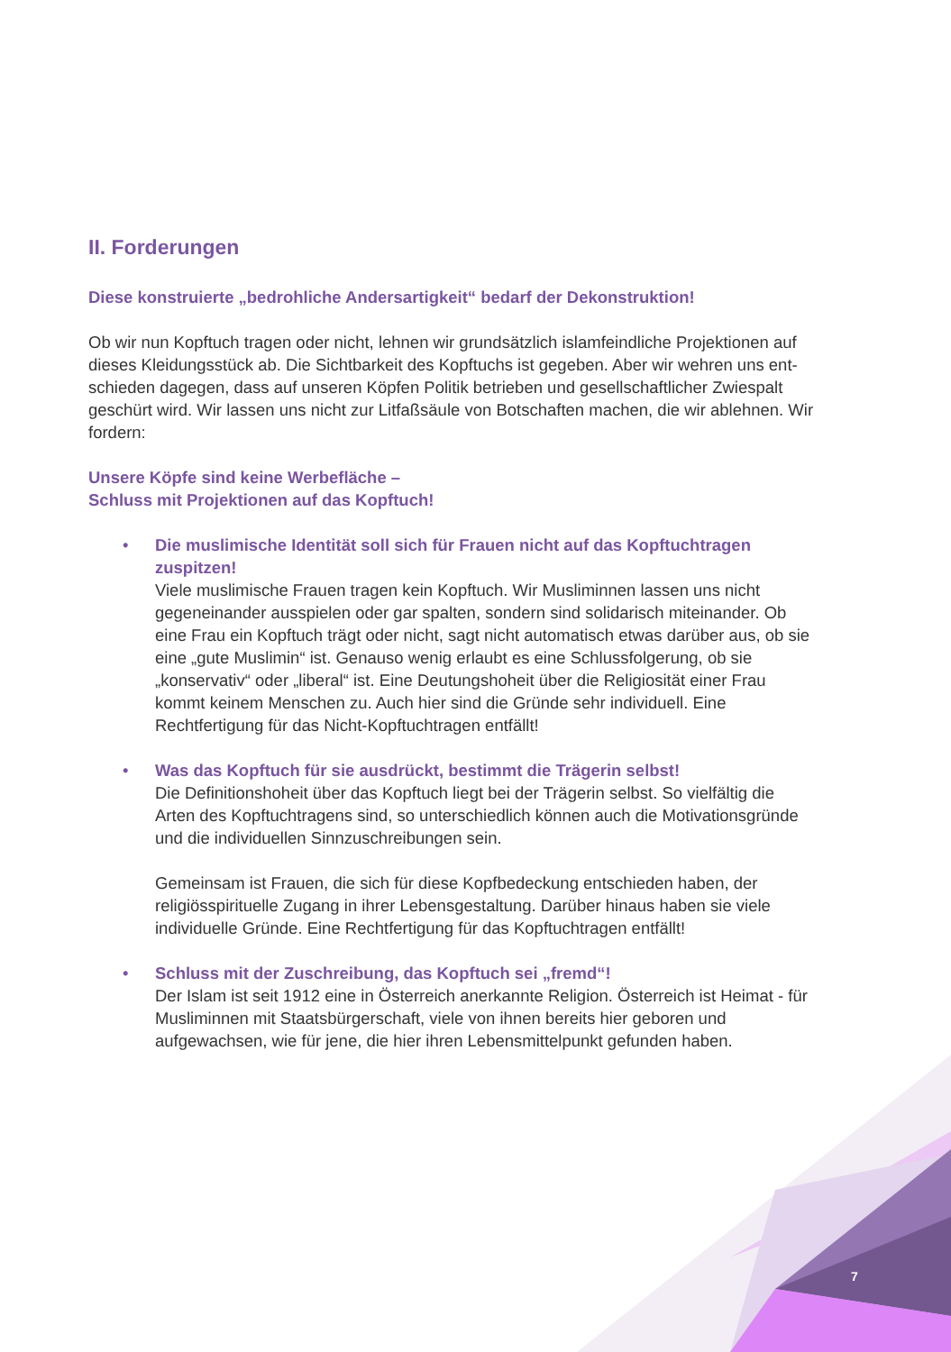II. Forderungen
Diese konstruierte „bedrohliche Andersartigkeit“ bedarf der Dekonstruktion!
Ob wir nun Kopftuch tragen oder nicht, lehnen wir grundsätzlich islamfeindliche Projektionen auf dieses Kleidungsstück ab. Die Sichtbarkeit des Kopftuchs ist gegeben. Aber wir wehren uns ent­schieden dagegen, dass auf unseren Köpfen Politik betrieben und gesellschaftlicher Zwiespalt geschürt wird. Wir lassen uns nicht zur Litfaßsäule von Botschaften machen, die wir ablehnen. Wir fordern:
Unsere Köpfe sind keine Werbefläche –
Schluss mit Projektionen auf das Kopftuch!
•
Die muslimische Identität soll sich für Frauen nicht auf das Kopftuchtragen zuspitzen!
Viele muslimische Frauen tragen kein Kopftuch. Wir Musliminnen lassen uns nicht gegeneinander ausspielen oder gar spalten, sondern sind solidarisch miteinander. Ob eine Frau ein Kopftuch trägt oder nicht, sagt nicht automatisch etwas darüber aus, ob sie eine „gute Muslimin“ ist. Genauso wenig erlaubt es eine Schlussfolgerung, ob sie „konservativ“ oder „liberal“ ist. Eine Deutungshoheit über die Religiosität einer Frau kommt keinem Menschen zu. Auch hier sind die Gründe sehr individuell. Eine Rechtfertigung für das Nicht-Kopftuchtragen entfällt!
•
Was das Kopftuch für sie ausdrückt, bestimmt die Trägerin selbst!
Die Definitionshoheit über das Kopftuch liegt bei der Trägerin selbst. So vielfältig die Arten des Kopftuchtragens sind, so unterschiedlich können auch die Motivationsgründe und die individuellen Sinnzuschreibungen sein.
Gemeinsam ist Frauen, die sich für diese Kopfbedeckung entschieden haben, der religiösspirituelle Zugang in ihrer Lebensgestaltung. Darüber hinaus haben sie viele individuelle Gründe. Eine Rechtfertigung für das Kopftuchtragen entfällt!
•
Schluss mit der Zuschreibung, das Kopftuch sei „fremd“!
Der Islam ist seit 1912 eine in Österreich anerkannte Religion. Österreich ist Heimat - für Musliminnen mit Staatsbürgerschaft, viele von ihnen bereits hier geboren und aufgewachsen, wie für jene, die hier ihren Lebensmittelpunkt gefunden haben.
7